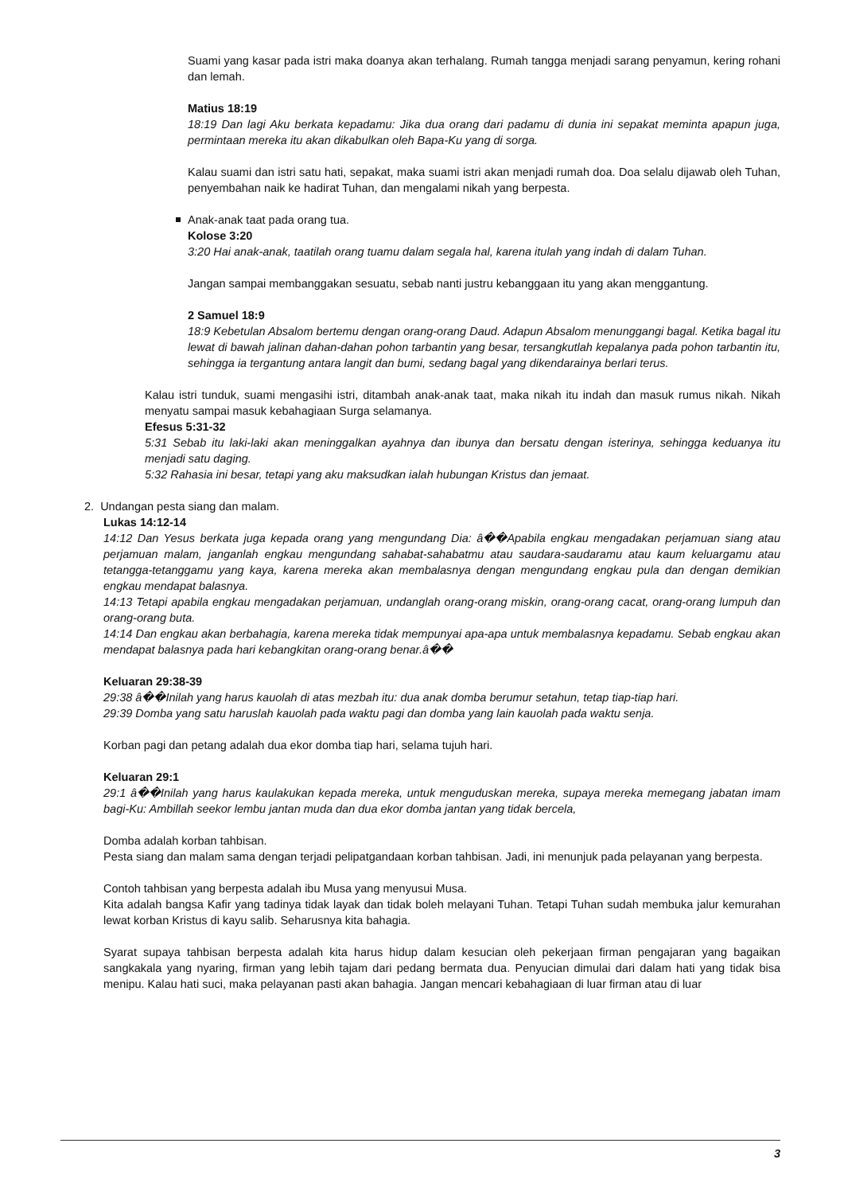Suami yang kasar pada istri maka doanya akan terhalang. Rumah tangga menjadi sarang penyamun, kering rohani dan lemah.
Matius 18:19
18:19 Dan lagi Aku berkata kepadamu: Jika dua orang dari padamu di dunia ini sepakat meminta apapun juga, permintaan mereka itu akan dikabulkan oleh Bapa-Ku yang di sorga.
Kalau suami dan istri satu hati, sepakat, maka suami istri akan menjadi rumah doa. Doa selalu dijawab oleh Tuhan, penyembahan naik ke hadirat Tuhan, dan mengalami nikah yang berpesta.
Anak-anak taat pada orang tua.
Kolose 3:20
3:20 Hai anak-anak, taatilah orang tuamu dalam segala hal, karena itulah yang indah di dalam Tuhan.
Jangan sampai membanggakan sesuatu, sebab nanti justru kebanggaan itu yang akan menggantung.
2 Samuel 18:9
18:9 Kebetulan Absalom bertemu dengan orang-orang Daud. Adapun Absalom menunggangi bagal. Ketika bagal itu lewat di bawah jalinan dahan-dahan pohon tarbantin yang besar, tersangkutlah kepalanya pada pohon tarbantin itu, sehingga ia tergantung antara langit dan bumi, sedang bagal yang dikendarainya berlari terus.
Kalau istri tunduk, suami mengasihi istri, ditambah anak-anak taat, maka nikah itu indah dan masuk rumus nikah. Nikah menyatu sampai masuk kebahagiaan Surga selamanya.
Efesus 5:31-32
5:31 Sebab itu laki-laki akan meninggalkan ayahnya dan ibunya dan bersatu dengan isterinya, sehingga keduanya itu menjadi satu daging.
5:32 Rahasia ini besar, tetapi yang aku maksudkan ialah hubungan Kristus dan jemaat.
2. Undangan pesta siang dan malam.
Lukas 14:12-14
14:12 Dan Yesus berkata juga kepada orang yang mengundang Dia: â��Apabila engkau mengadakan perjamuan siang atau perjamuan malam, janganlah engkau mengundang sahabat-sahabatmu atau saudara-saudaramu atau kaum keluargamu atau tetangga-tetanggamu yang kaya, karena mereka akan membalasnya dengan mengundang engkau pula dan dengan demikian engkau mendapat balasnya.
14:13 Tetapi apabila engkau mengadakan perjamuan, undanglah orang-orang miskin, orang-orang cacat, orang-orang lumpuh dan orang-orang buta.
14:14 Dan engkau akan berbahagia, karena mereka tidak mempunyai apa-apa untuk membalasnya kepadamu. Sebab engkau akan mendapat balasnya pada hari kebangkitan orang-orang benar.â��
Keluaran 29:38-39
29:38 â��Inilah yang harus kauolah di atas mezbah itu: dua anak domba berumur setahun, tetap tiap-tiap hari.
29:39 Domba yang satu haruslah kauolah pada waktu pagi dan domba yang lain kauolah pada waktu senja.
Korban pagi dan petang adalah dua ekor domba tiap hari, selama tujuh hari.
Keluaran 29:1
29:1 â��Inilah yang harus kaulakukan kepada mereka, untuk menguduskan mereka, supaya mereka memegang jabatan imam bagi-Ku: Ambillah seekor lembu jantan muda dan dua ekor domba jantan yang tidak bercela,
Domba adalah korban tahbisan.
Pesta siang dan malam sama dengan terjadi pelipatgandaan korban tahbisan. Jadi, ini menunjuk pada pelayanan yang berpesta.
Contoh tahbisan yang berpesta adalah ibu Musa yang menyusui Musa.
Kita adalah bangsa Kafir yang tadinya tidak layak dan tidak boleh melayani Tuhan. Tetapi Tuhan sudah membuka jalur kemurahan lewat korban Kristus di kayu salib. Seharusnya kita bahagia.
Syarat supaya tahbisan berpesta adalah kita harus hidup dalam kesucian oleh pekerjaan firman pengajaran yang bagaikan sangkakala yang nyaring, firman yang lebih tajam dari pedang bermata dua. Penyucian dimulai dari dalam hati yang tidak bisa menipu. Kalau hati suci, maka pelayanan pasti akan bahagia. Jangan mencari kebahagiaan di luar firman atau di luar
3